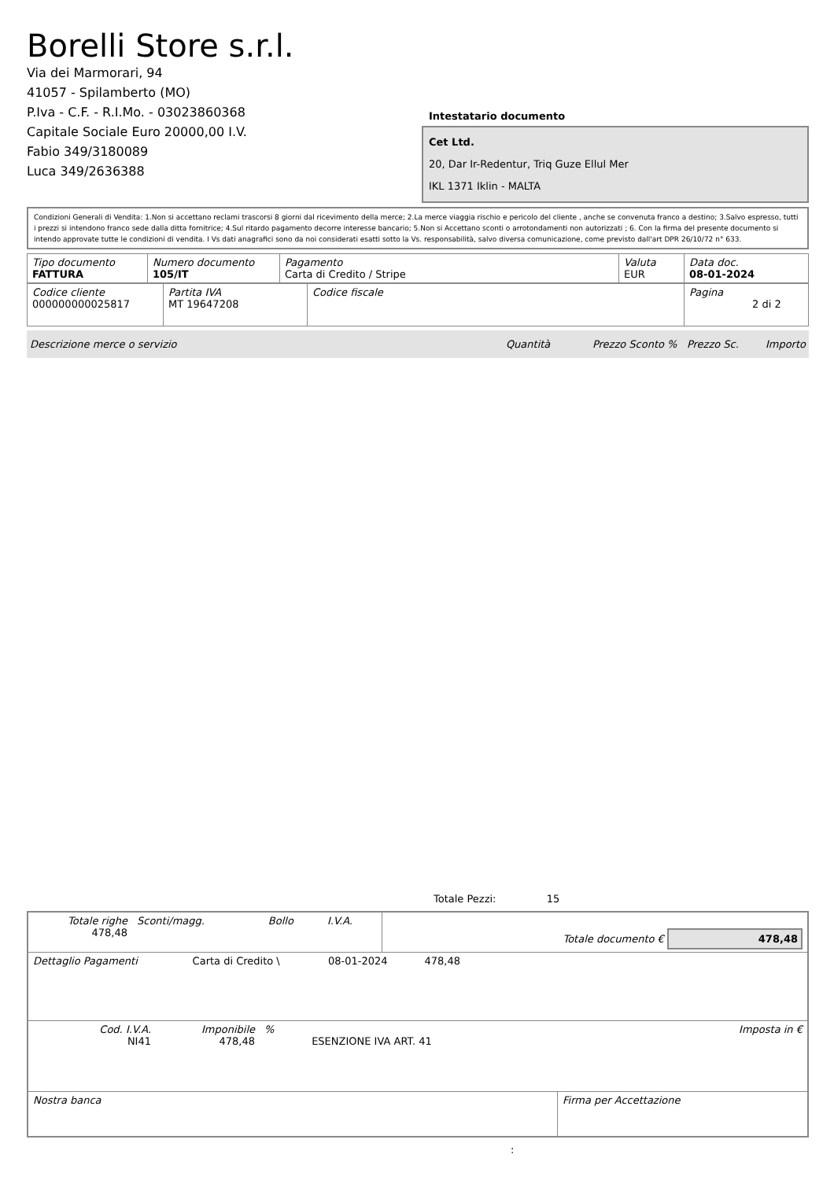Borelli Store s.r.l.
Via dei Marmorari, 94
41057 - Spilamberto (MO)
P.Iva - C.F. - R.I.Mo. - 03023860368
Capitale Sociale Euro 20000,00 I.V.
Fabio 349/3180089
Luca 349/2636388
Intestatario documento
Cet Ltd.
20, Dar Ir-Redentur, Triq Guze Ellul Mer
IKL 1371 Iklin - MALTA
Condizioni Generali di Vendita: 1.Non si accettano reclami trascorsi 8 giorni dal ricevimento della merce; 2.La merce viaggia rischio e pericolo del cliente , anche se convenuta franco a destino; 3.Salvo espresso, tutti i prezzi si intendono franco sede dalla ditta fornitrice; 4.Sul ritardo pagamento decorre interesse bancario; 5.Non si Accettano sconti o arrotondamenti non autorizzati ; 6. Con la firma del presente documento si intendo approvate tutte le condizioni di vendita. I Vs dati anagrafici sono da noi considerati esatti sotto la Vs. responsabilità, salvo diversa comunicazione, come previsto dall'art DPR 26/10/72 n° 633.
| Tipo documento FATTURA | Numero documento 105/IT | Pagamento Carta di Credito / Stripe | Valuta EUR | Data doc. 08-01-2024 |
| Codice cliente 000000000025817 | Partita IVA MT 19647208 | Codice fiscale | Pagina 2 di 2 |
Descrizione merce o servizio Quantità Prezzo Sconto % Prezzo Sc. Importo
Totale Pezzi: 15
| Totale righe 478,48 | Sconti/magg. | Bollo | I.V.A. | Totale documento € 478,48 |
| Dettaglio Pagamenti | Carta di Credito \ | 08-01-2024 | 478,48 | |
| Cod. I.V.A. NI41 | Imponibile 478,48 | % | ESENZIONE IVA ART. 41 | Imposta in € |
| Nostra banca | Firma per Accettazione |
: